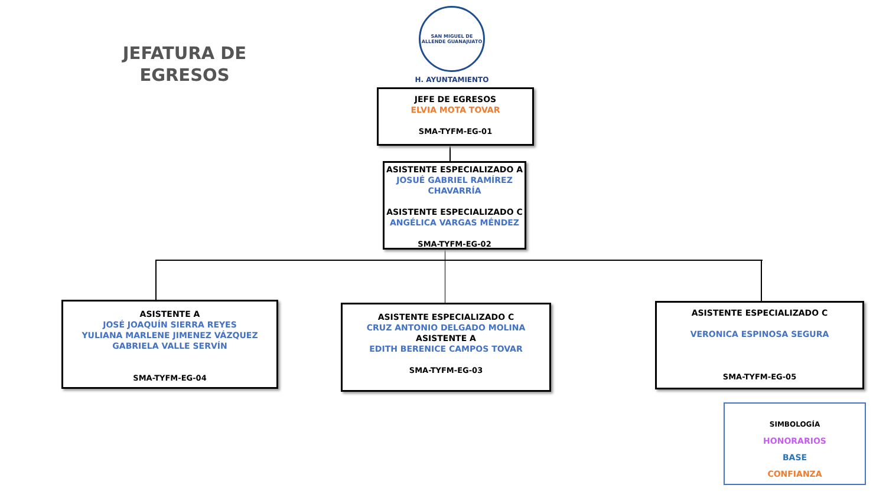JEFATURA DE EGRESOS
SAN MIGUEL DE ALLENDE GUANAJUATO
H. AYUNTAMIENTO
JEFE DE EGRESOS
ELVIA MOTA TOVAR
SMA-TYFM-EG-01
ASISTENTE ESPECIALIZADO A
JOSUÉ GABRIEL RAMÍREZ
CHAVARRÍA
ASISTENTE ESPECIALIZADO C
ANGÉLICA VARGAS MÉNDEZ
SMA-TYFM-EG-02
ASISTENTE A
JOSÉ JOAQUÍN SIERRA REYES
YULIANA MARLENE JIMENEZ VÁZQUEZ
GABRIELA VALLE SERVÍN
SMA-TYFM-EG-04
ASISTENTE ESPECIALIZADO C
CRUZ ANTONIO DELGADO MOLINA
ASISTENTE A
EDITH BERENICE CAMPOS TOVAR
SMA-TYFM-EG-03
ASISTENTE ESPECIALIZADO C
VERONICA ESPINOSA SEGURA
SMA-TYFM-EG-05
SIMBOLOGÍA
HONORARIOS
BASE
CONFIANZA